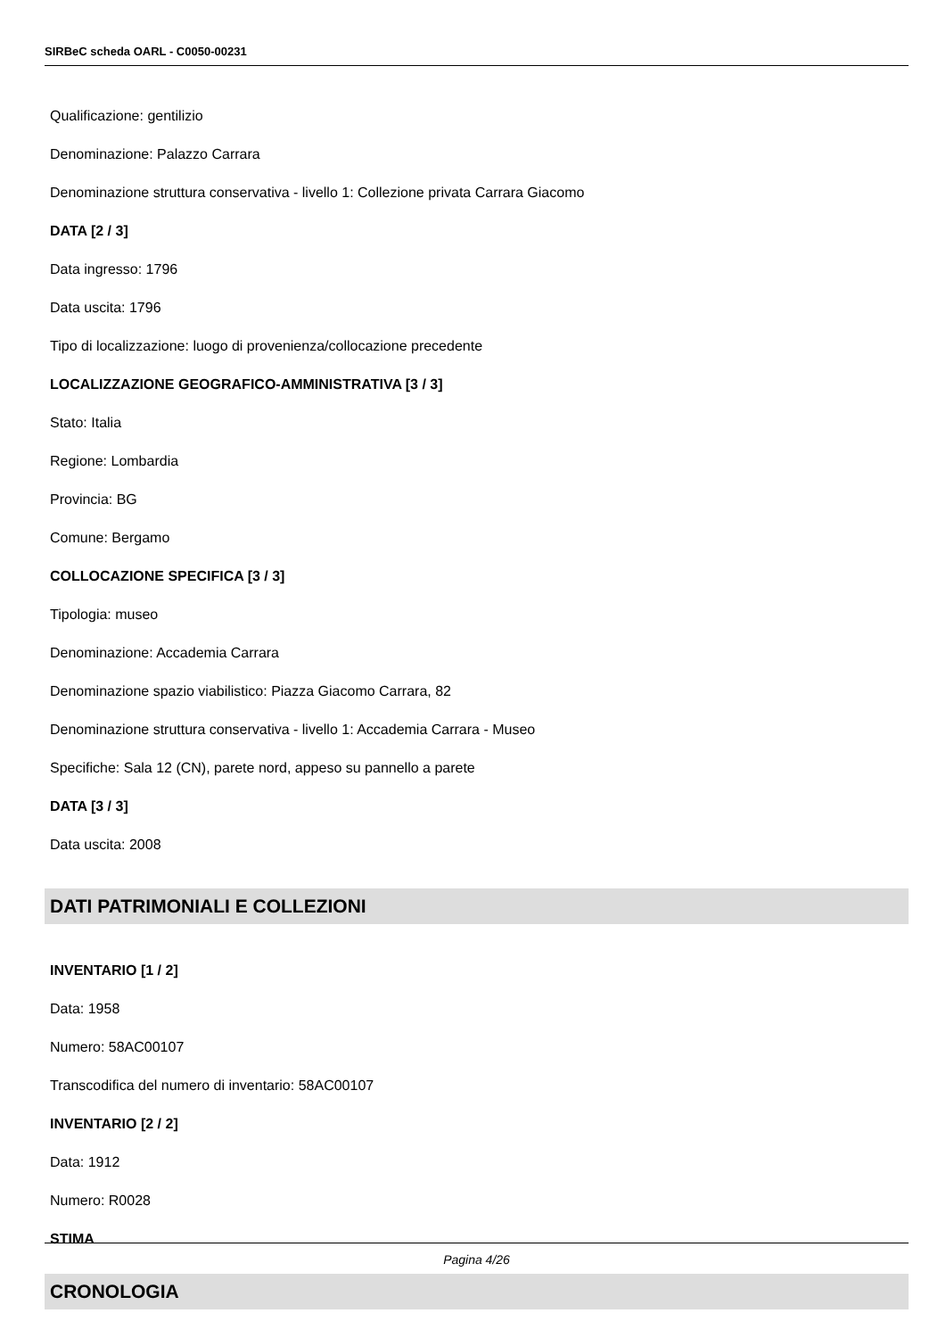SIRBeC scheda OARL - C0050-00231
Qualificazione: gentilizio
Denominazione: Palazzo Carrara
Denominazione struttura conservativa - livello 1: Collezione privata Carrara Giacomo
DATA [2 / 3]
Data ingresso: 1796
Data uscita: 1796
Tipo di localizzazione: luogo di provenienza/collocazione precedente
LOCALIZZAZIONE GEOGRAFICO-AMMINISTRATIVA [3 / 3]
Stato: Italia
Regione: Lombardia
Provincia: BG
Comune: Bergamo
COLLOCAZIONE SPECIFICA [3 / 3]
Tipologia: museo
Denominazione: Accademia Carrara
Denominazione spazio viabilistico: Piazza Giacomo Carrara, 82
Denominazione struttura conservativa - livello 1: Accademia Carrara - Museo
Specifiche: Sala 12 (CN), parete nord, appeso su pannello a parete
DATA [3 / 3]
Data uscita: 2008
DATI PATRIMONIALI E COLLEZIONI
INVENTARIO [1 / 2]
Data: 1958
Numero: 58AC00107
Transcodifica del numero di inventario: 58AC00107
INVENTARIO [2 / 2]
Data: 1912
Numero: R0028
STIMA
CRONOLOGIA
Pagina 4/26